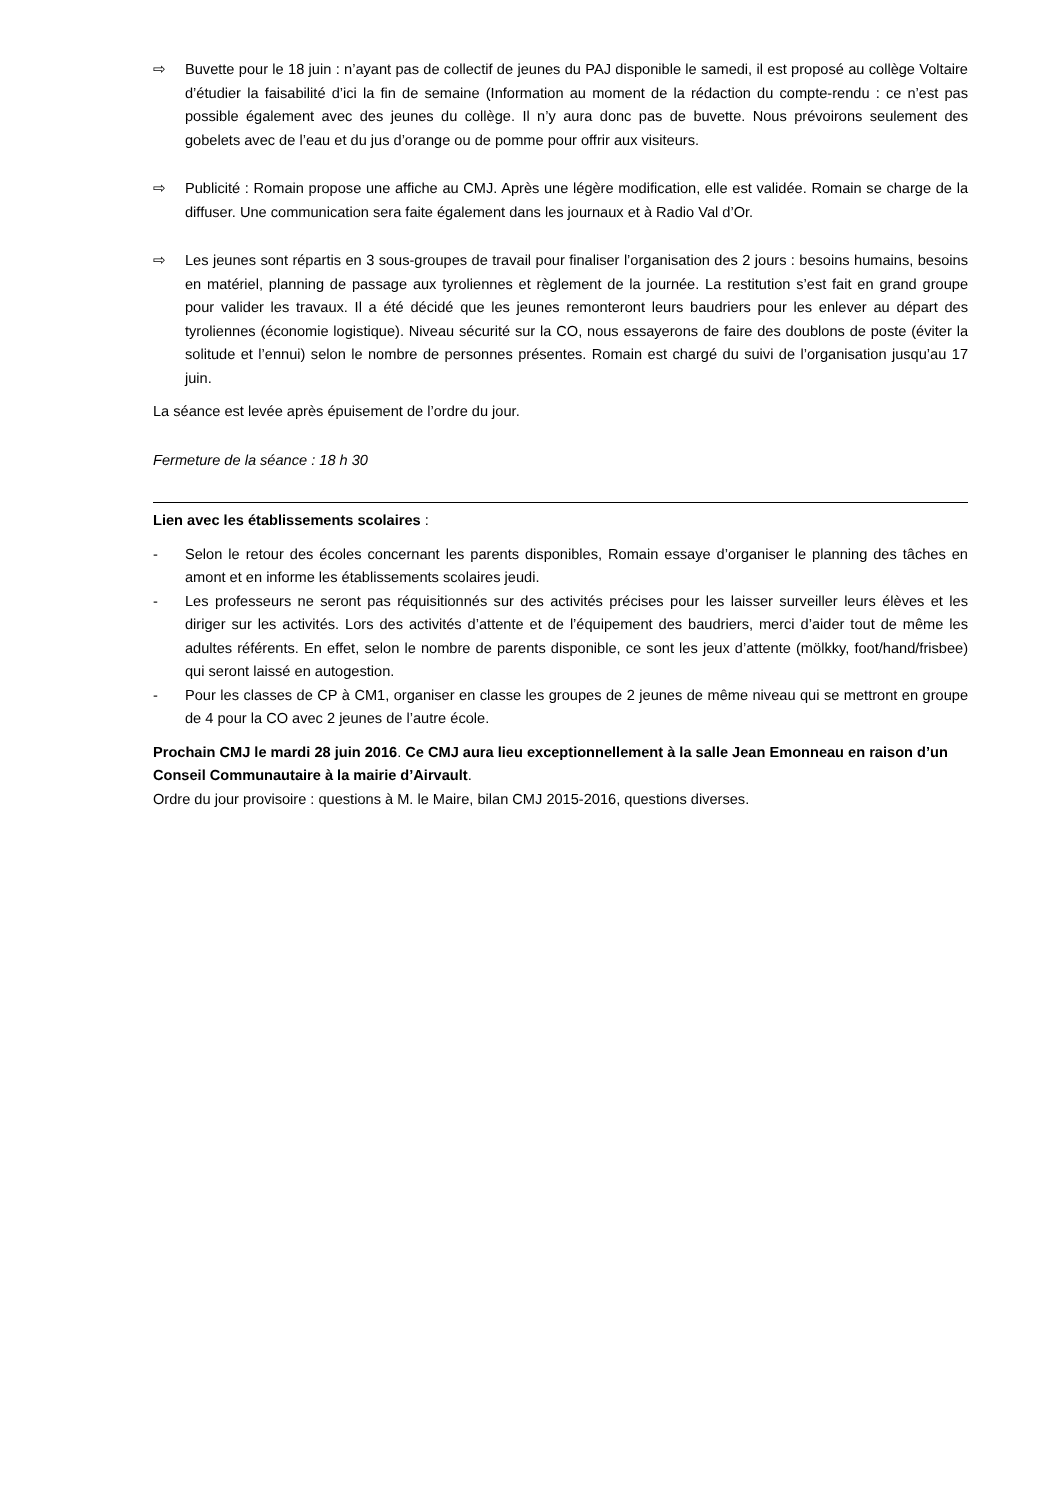⇨ Buvette pour le 18 juin : n’ayant pas de collectif de jeunes du PAJ disponible le samedi, il est proposé au collège Voltaire d’étudier la faisabilité d’ici la fin de semaine (Information au moment de la rédaction du compte-rendu : ce n’est pas possible également avec des jeunes du collège. Il n’y aura donc pas de buvette. Nous prévoirons seulement des gobelets avec de l’eau et du jus d’orange ou de pomme pour offrir aux visiteurs.
⇨ Publicité : Romain propose une affiche au CMJ. Après une légère modification, elle est validée. Romain se charge de la diffuser. Une communication sera faite également dans les journaux et à Radio Val d’Or.
⇨ Les jeunes sont répartis en 3 sous-groupes de travail pour finaliser l’organisation des 2 jours : besoins humains, besoins en matériel, planning de passage aux tyroliennes et règlement de la journée. La restitution s’est fait en grand groupe pour valider les travaux. Il a été décidé que les jeunes remonteront leurs baudriers pour les enlever au départ des tyroliennes (économie logistique). Niveau sécurité sur la CO, nous essayerons de faire des doublons de poste (éviter la solitude et l’ennui) selon le nombre de personnes présentes. Romain est chargé du suivi de l’organisation jusqu’au 17 juin.
La séance est levée après épuisement de l’ordre du jour.
Fermeture de la séance : 18 h 30
Lien avec les établissements scolaires :
- Selon le retour des écoles concernant les parents disponibles, Romain essaye d’organiser le planning des tâches en amont et en informe les établissements scolaires jeudi.
- Les professeurs ne seront pas réquisitionnés sur des activités précises pour les laisser surveiller leurs élèves et les diriger sur les activités. Lors des activités d’attente et de l’équipement des baudriers, merci d’aider tout de même les adultes référents. En effet, selon le nombre de parents disponible, ce sont les jeux d’attente (mölkky, foot/hand/frisbee) qui seront laissé en autogestion.
- Pour les classes de CP à CM1, organiser en classe les groupes de 2 jeunes de même niveau qui se mettront en groupe de 4 pour la CO avec 2 jeunes de l’autre école.
Prochain CMJ le mardi 28 juin 2016. Ce CMJ aura lieu exceptionnellement à la salle Jean Emonneau en raison d’un Conseil Communautaire à la mairie d’Airvault.
Ordre du jour provisoire : questions à M. le Maire, bilan CMJ 2015-2016, questions diverses.